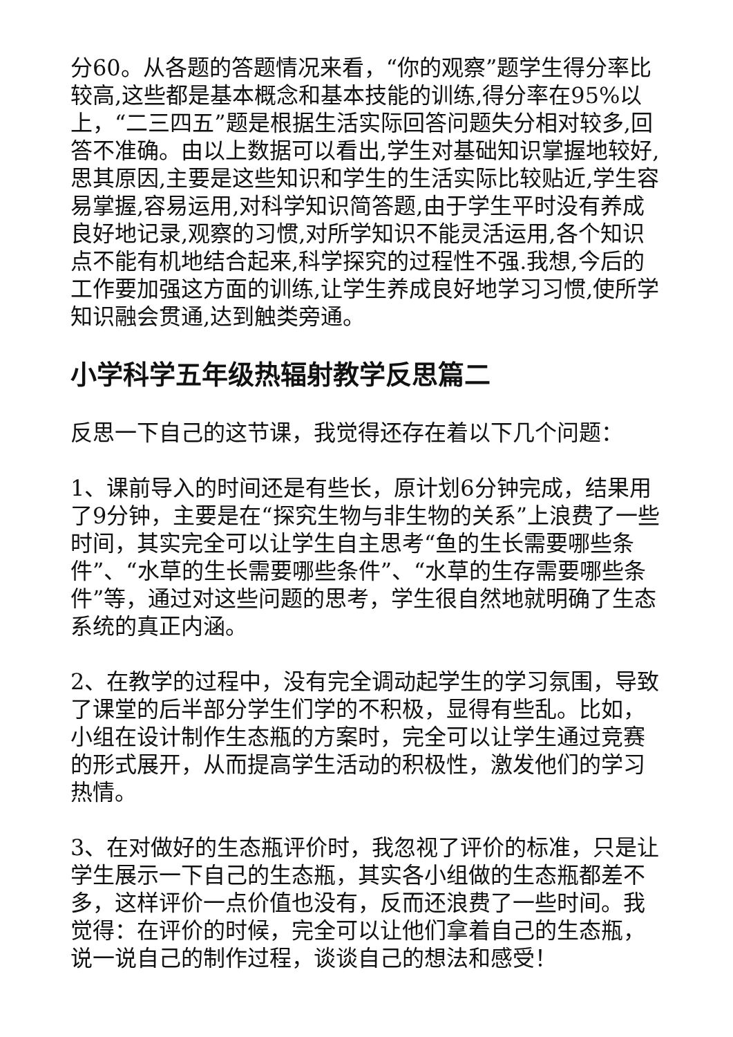分60。从各题的答题情况来看，“你的观察”题学生得分率比较高,这些都是基本概念和基本技能的训练,得分率在95%以上，“二三四五”题是根据生活实际回答问题失分相对较多,回答不准确。由以上数据可以看出,学生对基础知识掌握地较好,思其原因,主要是这些知识和学生的生活实际比较贴近,学生容易掌握,容易运用,对科学知识简答题,由于学生平时没有养成良好地记录,观察的习惯,对所学知识不能灵活运用,各个知识点不能有机地结合起来,科学探究的过程性不强.我想,今后的工作要加强这方面的训练,让学生养成良好地学习习惯,使所学知识融会贯通,达到触类旁通。
小学科学五年级热辐射教学反思篇二
反思一下自己的这节课，我觉得还存在着以下几个问题：
1、课前导入的时间还是有些长，原计划6分钟完成，结果用了9分钟，主要是在“探究生物与非生物的关系”上浪费了一些时间，其实完全可以让学生自主思考“鱼的生长需要哪些条件”、“水草的生长需要哪些条件”、“水草的生存需要哪些条件”等，通过对这些问题的思考，学生很自然地就明确了生态系统的真正内涵。
2、在教学的过程中，没有完全调动起学生的学习氛围，导致了课堂的后半部分学生们学的不积极，显得有些乱。比如，小组在设计制作生态瓶的方案时，完全可以让学生通过竞赛的形式展开，从而提高学生活动的积极性，激发他们的学习热情。
3、在对做好的生态瓶评价时，我忽视了评价的标准，只是让学生展示一下自己的生态瓶，其实各小组做的生态瓶都差不多，这样评价一点价值也没有，反而还浪费了一些时间。我觉得：在评价的时候，完全可以让他们拿着自己的生态瓶，说一说自己的制作过程，谈谈自己的想法和感受！